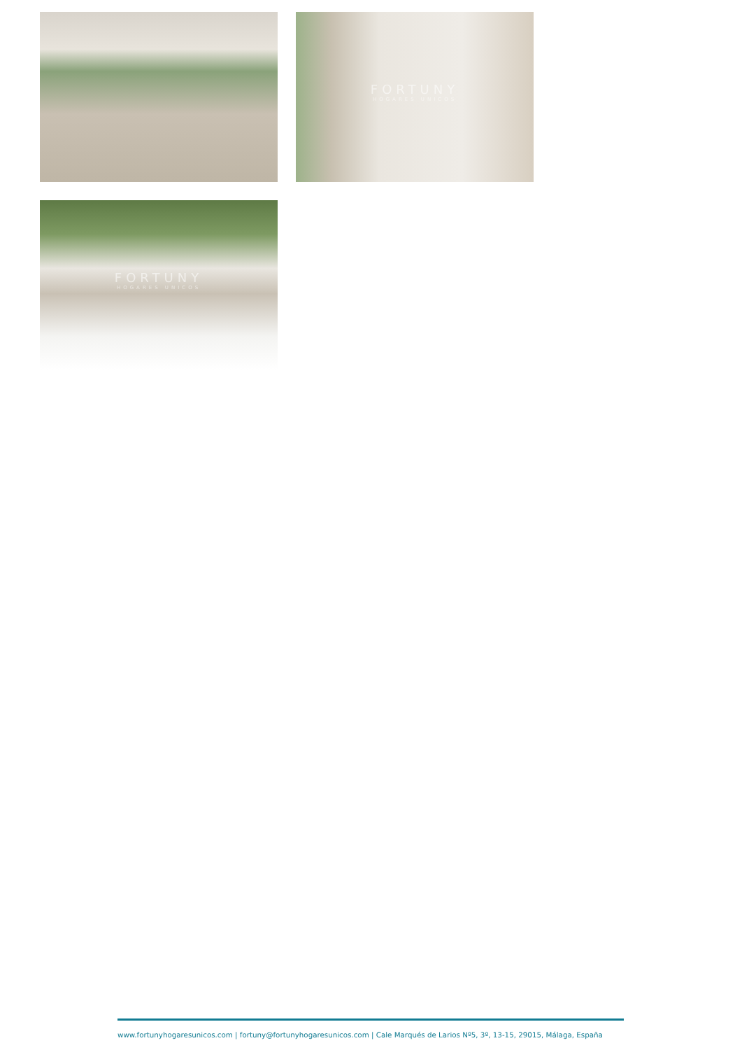FORTUNY
HOGARES UNICOS
FORTUNY
HOGARES UNICOS
www.fortunyhogaresunicos.com | fortuny@fortunyhogaresunicos.com | Cale Marqués de Larios Nº5, 3º, 13-15, 29015, Málaga, España